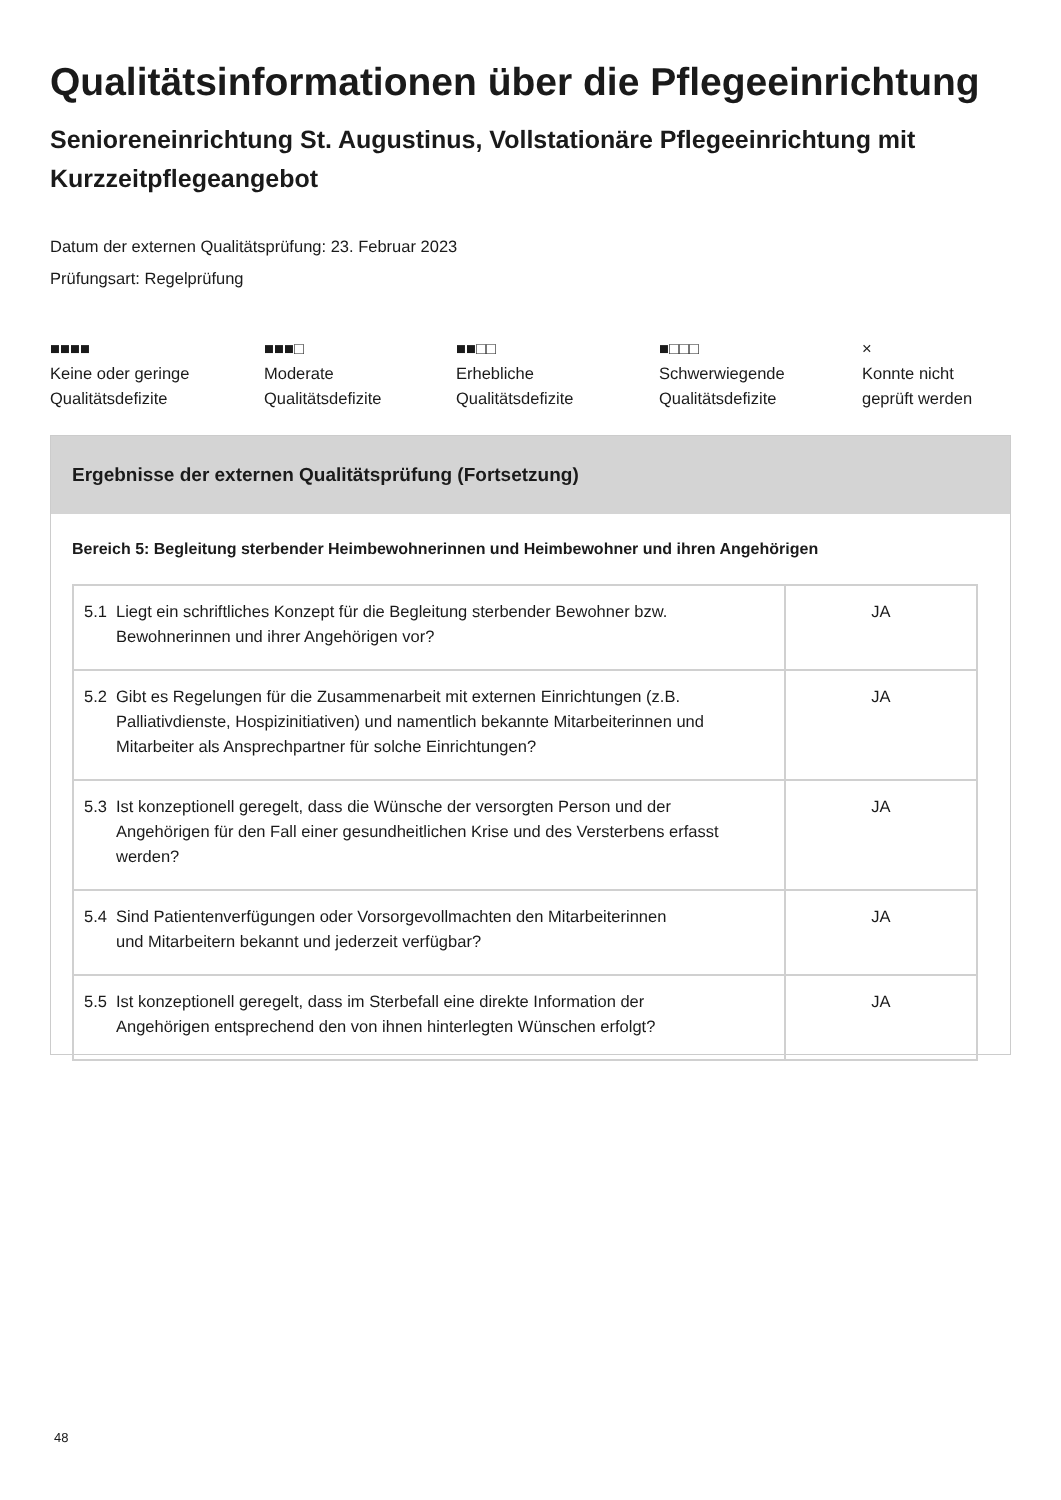Qualitätsinformationen über die Pflegeeinrichtung
Senioreneinrichtung St. Augustinus, Vollstationäre Pflegeeinrichtung mit Kurzzeitpflegeangebot
Datum der externen Qualitätsprüfung: 23. Februar 2023
Prüfungsart: Regelprüfung
■■■■
Keine oder geringe Qualitätsdefizite
■■■□
Moderate
Qualitätsdefizite
■■□□
Erhebliche
Qualitätsdefizite
■□□□
Schwerwiegende
Qualitätsdefizite
×
Konnte nicht
geprüft werden
Ergebnisse der externen Qualitätsprüfung (Fortsetzung)
Bereich 5: Begleitung sterbender Heimbewohnerinnen und Heimbewohner und ihren Angehörigen
| 5.1 Liegt ein schriftliches Konzept für die Begleitung sterbender Bewohner bzw. Bewohnerinnen und ihrer Angehörigen vor? | JA |
| 5.2 Gibt es Regelungen für die Zusammenarbeit mit externen Einrichtungen (z.B. Palliativdienste, Hospizinitiativen) und namentlich bekannte Mitarbeiterinnen und Mitarbeiter als Ansprechpartner für solche Einrichtungen? | JA |
| 5.3 Ist konzeptionell geregelt, dass die Wünsche der versorgten Person und der Angehörigen für den Fall einer gesundheitlichen Krise und des Versterbens erfasst werden? | JA |
| 5.4 Sind Patientenverfügungen oder Vorsorgevollmachten den Mitarbeiterinnen und Mitarbeitern bekannt und jederzeit verfügbar? | JA |
| 5.5 Ist konzeptionell geregelt, dass im Sterbefall eine direkte Information der Angehörigen entsprechend den von ihnen hinterlegten Wünschen erfolgt? | JA |
48